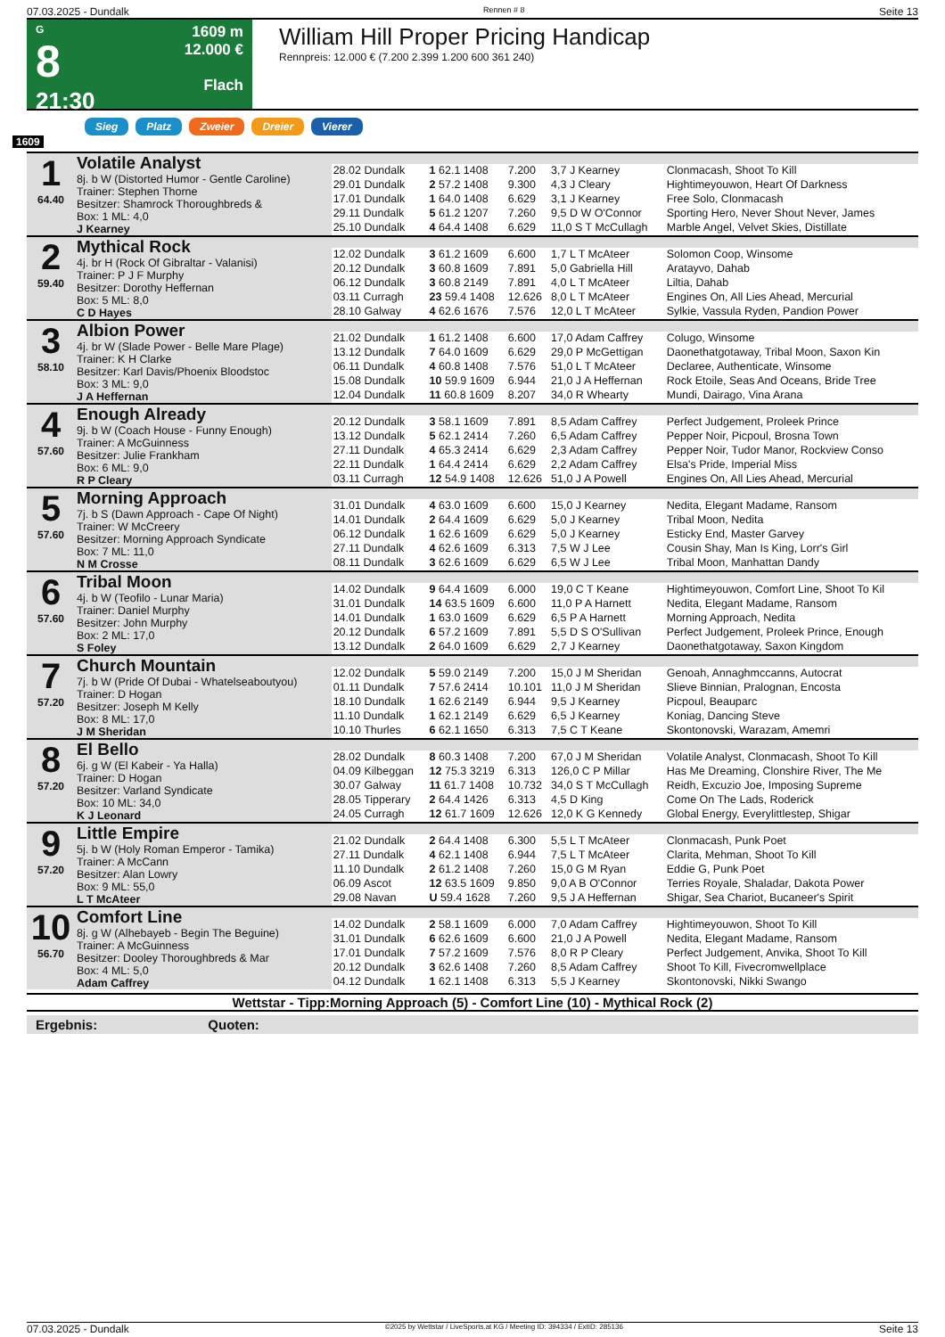07.03.2025 - Dundalk Rennen # 8 Seite 13
G
8
21:30
1609 m
12.000 €
Flach
William Hill Proper Pricing Handicap
Rennpreis: 12.000 € (7.200 2.399 1.200 600 361 240)
Sieg Platz Zweier Dreier Vierer
1609
| 1 64.40 | Volatile Analyst 8j. b W (Distorted Humor - Gentle Caroline) Trainer: Stephen Thorne Besitzer: Shamrock Thoroughbreds & Box: 1 ML: 4,0 J Kearney | | | | | |
| | | 28.02 Dundalk | 1 62.1 1408 | 7.200 | 3,7 J Kearney | Clonmacash, Shoot To Kill |
| | | 29.01 Dundalk | 2 57.2 1408 | 9.300 | 4,3 J Cleary | Hightimeyouwon, Heart Of Darkness |
| | | 17.01 Dundalk | 1 64.0 1408 | 6.629 | 3,1 J Kearney | Free Solo, Clonmacash |
| | | 29.11 Dundalk | 5 61.2 1207 | 7.260 | 9,5 D W O'Connor | Sporting Hero, Never Shout Never, James |
| | | 25.10 Dundalk | 4 64.4 1408 | 6.629 | 11,0 S T McCullagh | Marble Angel, Velvet Skies, Distillate |
| 2 59.40 | Mythical Rock 4j. br H (Rock Of Gibraltar - Valanisi) Trainer: P J F Murphy Besitzer: Dorothy Heffernan Box: 5 ML: 8,0 C D Hayes | | | | | |
| | | 12.02 Dundalk | 3 61.2 1609 | 6.600 | 1,7 L T McAteer | Solomon Coop, Winsome |
| | | 20.12 Dundalk | 3 60.8 1609 | 7.891 | 5,0 Gabriella Hill | Aratayvo, Dahab |
| | | 06.12 Dundalk | 3 60.8 2149 | 7.891 | 4,0 L T McAteer | Liltia, Dahab |
| | | 03.11 Curragh | 23 59.4 1408 | 12.626 | 8,0 L T McAteer | Engines On, All Lies Ahead, Mercurial |
| | | 28.10 Galway | 4 62.6 1676 | 7.576 | 12,0 L T McAteer | Sylkie, Vassula Ryden, Pandion Power |
| 3 58.10 | Albion Power 4j. br W (Slade Power - Belle Mare Plage) Trainer: K H Clarke Besitzer: Karl Davis/Phoenix Bloodstoc Box: 3 ML: 9,0 J A Heffernan | | | | | |
| | | 21.02 Dundalk | 1 61.2 1408 | 6.600 | 17,0 Adam Caffrey | Colugo, Winsome |
| | | 13.12 Dundalk | 7 64.0 1609 | 6.629 | 29,0 P McGettigan | Daonethatgotaway, Tribal Moon, Saxon Kin |
| | | 06.11 Dundalk | 4 60.8 1408 | 7.576 | 51,0 L T McAteer | Declaree, Authenticate, Winsome |
| | | 15.08 Dundalk | 10 59.9 1609 | 6.944 | 21,0 J A Heffernan | Rock Etoile, Seas And Oceans, Bride Tree |
| | | 12.04 Dundalk | 11 60.8 1609 | 8.207 | 34,0 R Whearty | Mundi, Dairago, Vina Arana |
| 4 57.60 | Enough Already 9j. b W (Coach House - Funny Enough) Trainer: A McGuinness Besitzer: Julie Frankham Box: 6 ML: 9,0 R P Cleary | | | | | |
| | | 20.12 Dundalk | 3 58.1 1609 | 7.891 | 8,5 Adam Caffrey | Perfect Judgement, Proleek Prince |
| | | 13.12 Dundalk | 5 62.1 2414 | 7.260 | 6,5 Adam Caffrey | Pepper Noir, Picpoul, Brosna Town |
| | | 27.11 Dundalk | 4 65.3 2414 | 6.629 | 2,3 Adam Caffrey | Pepper Noir, Tudor Manor, Rockview Conso |
| | | 22.11 Dundalk | 1 64.4 2414 | 6.629 | 2,2 Adam Caffrey | Elsa's Pride, Imperial Miss |
| | | 03.11 Curragh | 12 54.9 1408 | 12.626 | 51,0 J A Powell | Engines On, All Lies Ahead, Mercurial |
| 5 57.60 | Morning Approach 7j. b S (Dawn Approach - Cape Of Night) Trainer: W McCreery Besitzer: Morning Approach Syndicate Box: 7 ML: 11,0 N M Crosse | | | | | |
| | | 31.01 Dundalk | 4 63.0 1609 | 6.600 | 15,0 J Kearney | Nedita, Elegant Madame, Ransom |
| | | 14.01 Dundalk | 2 64.4 1609 | 6.629 | 5,0 J Kearney | Tribal Moon, Nedita |
| | | 06.12 Dundalk | 1 62.6 1609 | 6.629 | 5,0 J Kearney | Esticky End, Master Garvey |
| | | 27.11 Dundalk | 4 62.6 1609 | 6.313 | 7,5 W J Lee | Cousin Shay, Man Is King, Lorr's Girl |
| | | 08.11 Dundalk | 3 62.6 1609 | 6.629 | 6,5 W J Lee | Tribal Moon, Manhattan Dandy |
| 6 57.60 | Tribal Moon 4j. b W (Teofilo - Lunar Maria) Trainer: Daniel Murphy Besitzer: John Murphy Box: 2 ML: 17,0 S Foley | | | | | |
| | | 14.02 Dundalk | 9 64.4 1609 | 6.000 | 19,0 C T Keane | Hightimeyouwon, Comfort Line, Shoot To Kil |
| | | 31.01 Dundalk | 14 63.5 1609 | 6.600 | 11,0 P A Harnett | Nedita, Elegant Madame, Ransom |
| | | 14.01 Dundalk | 1 63.0 1609 | 6.629 | 6,5 P A Harnett | Morning Approach, Nedita |
| | | 20.12 Dundalk | 6 57.2 1609 | 7.891 | 5,5 D S O'Sullivan | Perfect Judgement, Proleek Prince, Enough |
| | | 13.12 Dundalk | 2 64.0 1609 | 6.629 | 2,7 J Kearney | Daonethatgotaway, Saxon Kingdom |
| 7 57.20 | Church Mountain 7j. b W (Pride Of Dubai - Whatelseaboutyou) Trainer: D Hogan Besitzer: Joseph M Kelly Box: 8 ML: 17,0 J M Sheridan | | | | | |
| | | 12.02 Dundalk | 5 59.0 2149 | 7.200 | 15,0 J M Sheridan | Genoah, Annaghmccanns, Autocrat |
| | | 01.11 Dundalk | 7 57.6 2414 | 10.101 | 11,0 J M Sheridan | Slieve Binnian, Pralognan, Encosta |
| | | 18.10 Dundalk | 1 62.6 2149 | 6.944 | 9,5 J Kearney | Picpoul, Beauparc |
| | | 11.10 Dundalk | 1 62.1 2149 | 6.629 | 6,5 J Kearney | Koniag, Dancing Steve |
| | | 10.10 Thurles | 6 62.1 1650 | 6.313 | 7,5 C T Keane | Skontonovski, Warazam, Amemri |
| 8 57.20 | El Bello 6j. g W (El Kabeir - Ya Halla) Trainer: D Hogan Besitzer: Varland Syndicate Box: 10 ML: 34,0 K J Leonard | | | | | |
| | | 28.02 Dundalk | 8 60.3 1408 | 7.200 | 67,0 J M Sheridan | Volatile Analyst, Clonmacash, Shoot To Kill |
| | | 04.09 Kilbeggan | 12 75.3 3219 | 6.313 | 126,0 C P Millar | Has Me Dreaming, Clonshire River, The Me |
| | | 30.07 Galway | 11 61.7 1408 | 10.732 | 34,0 S T McCullagh | Reidh, Excuzio Joe, Imposing Supreme |
| | | 28.05 Tipperary | 2 64.4 1426 | 6.313 | 4,5 D King | Come On The Lads, Roderick |
| | | 24.05 Curragh | 12 61.7 1609 | 12.626 | 12,0 K G Kennedy | Global Energy, Everylittlestep, Shigar |
| 9 57.20 | Little Empire 5j. b W (Holy Roman Emperor - Tamika) Trainer: A McCann Besitzer: Alan Lowry Box: 9 ML: 55,0 L T McAteer | | | | | |
| | | 21.02 Dundalk | 2 64.4 1408 | 6.300 | 5,5 L T McAteer | Clonmacash, Punk Poet |
| | | 27.11 Dundalk | 4 62.1 1408 | 6.944 | 7,5 L T McAteer | Clarita, Mehman, Shoot To Kill |
| | | 11.10 Dundalk | 2 61.2 1408 | 7.260 | 15,0 G M Ryan | Eddie G, Punk Poet |
| | | 06.09 Ascot | 12 63.5 1609 | 9.850 | 9,0 A B O'Connor | Terries Royale, Shaladar, Dakota Power |
| | | 29.08 Navan | U 59.4 1628 | 7.260 | 9,5 J A Heffernan | Shigar, Sea Chariot, Bucaneer's Spirit |
| 10 56.70 | Comfort Line 8j. g W (Alhebayeb - Begin The Beguine) Trainer: A McGuinness Besitzer: Dooley Thoroughbreds & Mar Box: 4 ML: 5,0 Adam Caffrey | | | | | |
| | | 14.02 Dundalk | 2 58.1 1609 | 6.000 | 7,0 Adam Caffrey | Hightimeyouwon, Shoot To Kill |
| | | 31.01 Dundalk | 6 62.6 1609 | 6.600 | 21,0 J A Powell | Nedita, Elegant Madame, Ransom |
| | | 17.01 Dundalk | 7 57.2 1609 | 7.576 | 8,0 R P Cleary | Perfect Judgement, Anvika, Shoot To Kill |
| | | 20.12 Dundalk | 3 62.6 1408 | 7.260 | 8,5 Adam Caffrey | Shoot To Kill, Fivecromwellplace |
| | | 04.12 Dundalk | 1 62.1 1408 | 6.313 | 5,5 J Kearney | Skontonovski, Nikki Swango |
Wettstar - Tipp:Morning Approach (5) - Comfort Line (10) - Mythical Rock (2)
Ergebnis: Quoten:
07.03.2025 - Dundalk ©2025 by Wettstar / LiveSports.at KG / Meeting ID: 394334 / ExtID: 285136 Seite 13